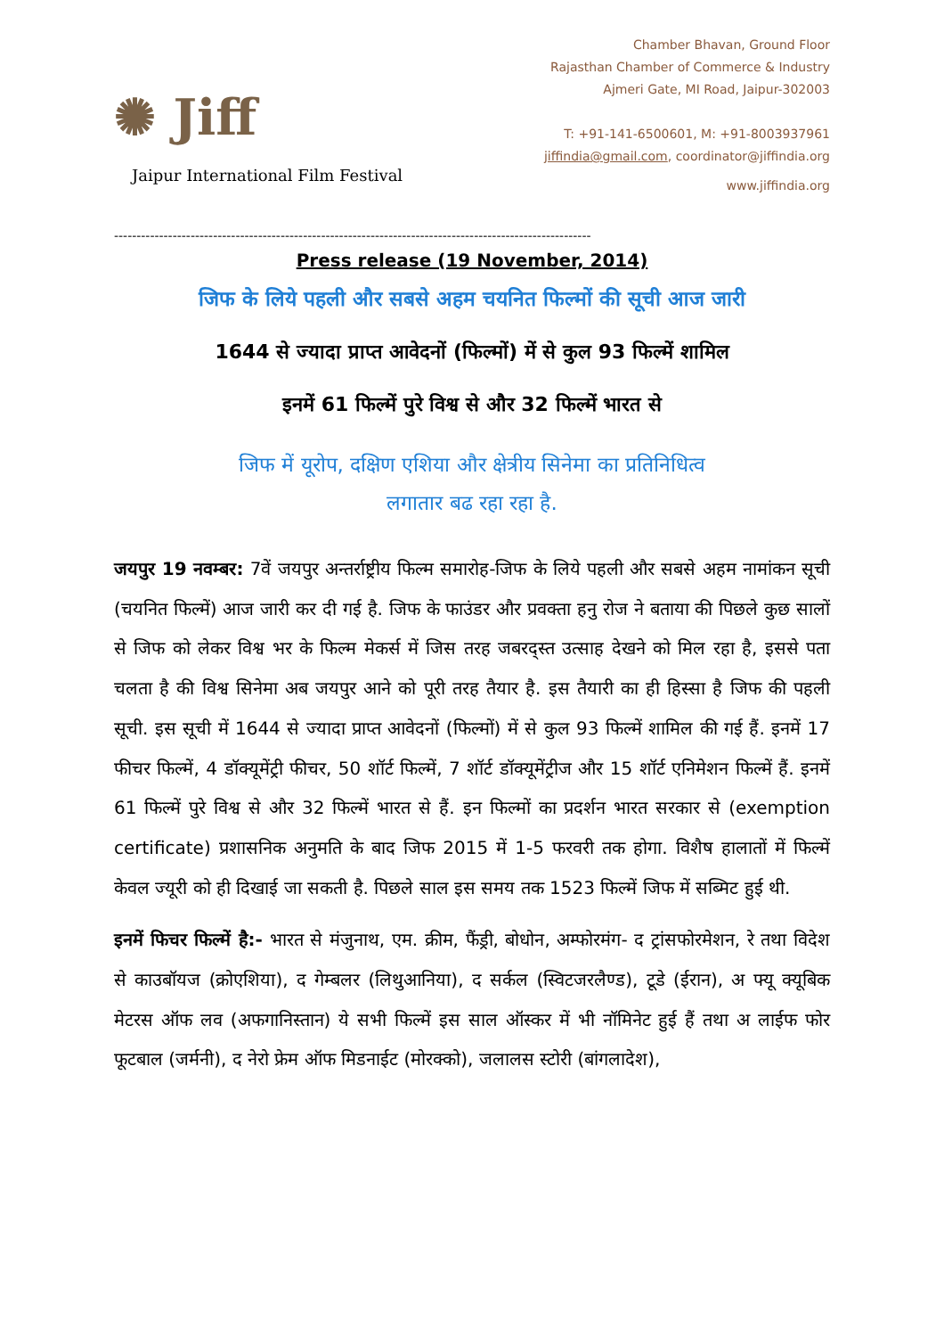✺ Jiff
Jaipur International Film Festival
Chamber Bhavan, Ground Floor
Rajasthan Chamber of Commerce & Industry
Ajmeri Gate, MI Road, Jaipur-302003
T: +91-141-6500601, M: +91-8003937961
jiffindia@gmail.com, coordinator@jiffindia.org
www.jiffindia.org
----------------------------------------------------------------------------------------------------------
Press release (19 November, 2014)
जिफ के लिये पहली और सबसे अहम चयनित फिल्मों की सूची आज जारी
1644 से ज्यादा प्राप्त आवेदनों (फिल्मों) में से कुल 93 फिल्में शामिल
इनमें 61 फिल्में पुरे विश्व से और 32 फिल्में भारत से
जिफ में यूरोप, दक्षिण एशिया और क्षेत्रीय सिनेमा का प्रतिनिधित्व
लगातार बढ रहा रहा है.
जयपुर 19 नवम्बर: 7वें जयपुर अन्तर्राष्ट्रीय फिल्म समारोह-जिफ के लिये पहली और सबसे अहम नामांकन सूची (चयनित फिल्में) आज जारी कर दी गई है. जिफ के फाउंडर और प्रवक्ता हनु रोज ने बताया की पिछले कुछ सालों से जिफ को लेकर विश्व भर के फिल्म मेकर्स में जिस तरह जबरद्स्त उत्साह देखने को मिल रहा है, इससे पता चलता है की विश्व सिनेमा अब जयपुर आने को पूरी तरह तैयार है. इस तैयारी का ही हिस्सा है जिफ की पहली सूची. इस सूची में 1644 से ज्यादा प्राप्त आवेदनों (फिल्मों) में से कुल 93 फिल्में शामिल की गई हैं. इनमें 17 फीचर फिल्में, 4 डॉक्यूमेंट्री फीचर, 50 शॉर्ट फिल्में, 7 शॉर्ट डॉक्यूमेंट्रीज और 15 शॉर्ट एनिमेशन फिल्में हैं. इनमें 61 फिल्में पुरे विश्व से और 32 फिल्में भारत से हैं. इन फिल्मों का प्रदर्शन भारत सरकार से (exemption certificate) प्रशासनिक अनुमति के बाद जिफ 2015 में 1-5 फरवरी तक होगा. विशैष हालातों में फिल्में केवल ज्यूरी को ही दिखाई जा सकती है. पिछले साल इस समय तक 1523 फिल्में जिफ में सब्मिट हुई थी.
इनमें फिचर फिल्में है:- भारत से मंजुनाथ, एम. क्रीम, फैंड्री, बोधोन, अम्फोरमंग- द ट्रांसफोरमेशन, रे तथा विदेश से काउबॉयज (क्रोएशिया), द गेम्बलर (लिथुआनिया), द सर्कल (स्विटजरलैण्ड), टूडे (ईरान), अ फ्यू क्यूबिक मेटरस ऑफ लव (अफगानिस्तान) ये सभी फिल्में इस साल ऑस्कर में भी नॉमिनेट हुई हैं तथा अ लाईफ फोर फूटबाल (जर्मनी), द नेरो फ्रेम ऑफ मिडनाईट (मोरक्को), जलालस स्टोरी (बांगलादेश),